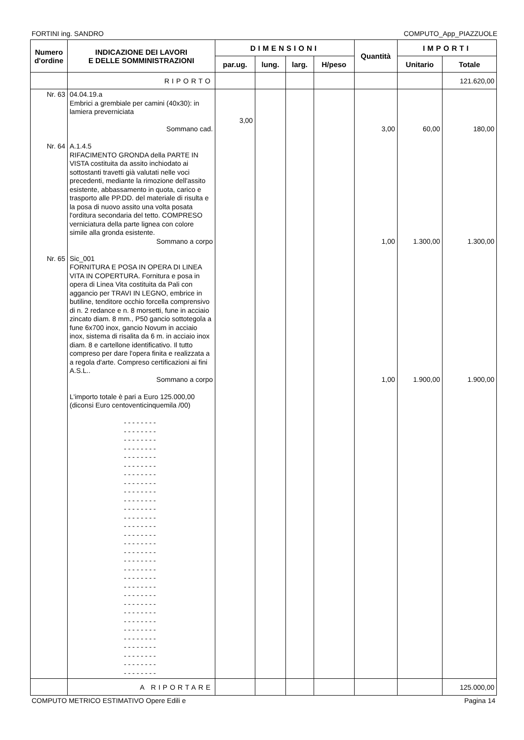FORTINI ing. SANDRO COMPUTO_App_PIAZZUOLE
| Numero d'ordine | INDICAZIONE DEI LAVORI E DELLE SOMMINISTRAZIONI | DIMENSIONI | | | | Quantità | IMPORTI | |
| --- | --- | --- | --- | --- | --- | --- | --- | --- |
| | | par.ug. | lung. | larg. | H/peso | | Unitario | Totale |
| | RIPORTO | | | | | | | 121.620,00 |
| Nr. 63 Nr. 64 Nr. 65 | 04.04.19.a Embrici a grembiale per camini (40x30): in lamiera preverniciata Sommano cad. A.1.4.5 RIFACIMENTO GRONDA della PARTE IN VISTA costituita da assito inchiodato ai sottostanti travetti già valutati nelle voci precedenti, mediante la rimozione dell'assito esistente, abbassamento in quota, carico e trasporto alle PP.DD. del materiale di risulta e la posa di nuovo assito una volta posata l'orditura secondaria del tetto. COMPRESO verniciatura della parte lignea con colore simile alla gronda esistente. Sommano a corpo Sic_001 FORNITURA E POSA IN OPERA DI LINEA VITA IN COPERTURA. Fornitura e posa in opera di Linea Vita costituita da Pali con aggancio per TRAVI IN LEGNO, embrice in butiline, tenditore occhio forcella comprensivo di n. 2 redance e n. 8 morsetti, fune in acciaio zincato diam. 8 mm., P50 gancio sottotegola a fune 6x700 inox, gancio Novum in acciaio inox, sistema di risalita da 6 m. in acciaio inox diam. 8 e cartellone identificativo. Il tutto compreso per dare l'opera finita e realizzata a a regola d'arte. Compreso certificazioni ai fini A.S.L.. Sommano a corpo L'importo totale è pari a Euro 125.000,00 (diconsi Euro centoventicinquemila /00) - - - - - - - - - - - - - - - - - - - - - - - - - - - - - - - - - - - - - - - - - - - - - - - - - - - - - - - - - - - - - - - - - - - - - - - - - - - - - - - - - - - - - - - - - - - - - - - - - - - - - - - - - - - - - - - - - - - - - - - - - - - - - - - - - - - - - - - - - - - - - - - - - - - - - - - - - - - - - - - - - - - - - - - - - - - - - - - - - - - - - - - - - - - - - - - - - - - - - - - - - - - - - - - - - - - - - - - - - - - - - - - - - - - - - - - - - - - - - - - - | 3,00 | | | | 3,00 1,00 1,00 | 60,00 1.300,00 1.900,00 | 180,00 1.300,00 1.900,00 |
| | A RIPORTARE | | | | | | | 125.000,00 |
COMPUTO METRICO ESTIMATIVO Opere Edili e Pagina 14